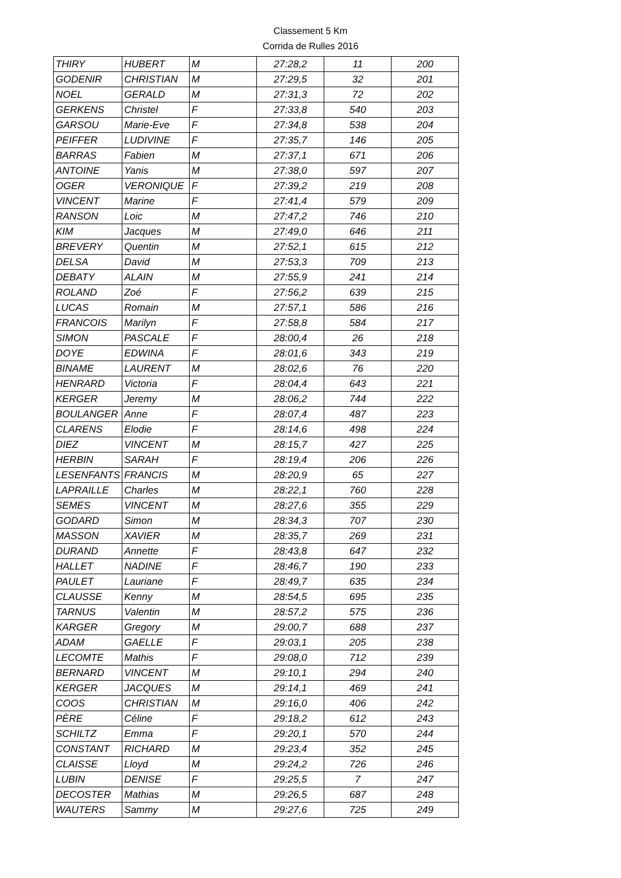Classement 5 Km
Corrida de Rulles 2016
| THIRY | HUBERT | M | 27:28,2 | 11 | 200 |
| GODENIR | CHRISTIAN | M | 27:29,5 | 32 | 201 |
| NOEL | GERALD | M | 27:31,3 | 72 | 202 |
| GERKENS | Christel | F | 27:33,8 | 540 | 203 |
| GARSOU | Marie-Eve | F | 27:34,8 | 538 | 204 |
| PEIFFER | LUDIVINE | F | 27:35,7 | 146 | 205 |
| BARRAS | Fabien | M | 27:37,1 | 671 | 206 |
| ANTOINE | Yanis | M | 27:38,0 | 597 | 207 |
| OGER | VERONIQUE | F | 27:39,2 | 219 | 208 |
| VINCENT | Marine | F | 27:41,4 | 579 | 209 |
| RANSON | Loic | M | 27:47,2 | 746 | 210 |
| KIM | Jacques | M | 27:49,0 | 646 | 211 |
| BREVERY | Quentin | M | 27:52,1 | 615 | 212 |
| DELSA | David | M | 27:53,3 | 709 | 213 |
| DEBATY | ALAIN | M | 27:55,9 | 241 | 214 |
| ROLAND | Zoé | F | 27:56,2 | 639 | 215 |
| LUCAS | Romain | M | 27:57,1 | 586 | 216 |
| FRANCOIS | Marilyn | F | 27:58,8 | 584 | 217 |
| SIMON | PASCALE | F | 28:00,4 | 26 | 218 |
| DOYE | EDWINA | F | 28:01,6 | 343 | 219 |
| BINAME | LAURENT | M | 28:02,6 | 76 | 220 |
| HENRARD | Victoria | F | 28:04,4 | 643 | 221 |
| KERGER | Jeremy | M | 28:06,2 | 744 | 222 |
| BOULANGER | Anne | F | 28:07,4 | 487 | 223 |
| CLARENS | Elodie | F | 28:14,6 | 498 | 224 |
| DIEZ | VINCENT | M | 28:15,7 | 427 | 225 |
| HERBIN | SARAH | F | 28:19,4 | 206 | 226 |
| LESENFANTS | FRANCIS | M | 28:20,9 | 65 | 227 |
| LAPRAILLE | Charles | M | 28:22,1 | 760 | 228 |
| SEMES | VINCENT | M | 28:27,6 | 355 | 229 |
| GODARD | Simon | M | 28:34,3 | 707 | 230 |
| MASSON | XAVIER | M | 28:35,7 | 269 | 231 |
| DURAND | Annette | F | 28:43,8 | 647 | 232 |
| HALLET | NADINE | F | 28:46,7 | 190 | 233 |
| PAULET | Lauriane | F | 28:49,7 | 635 | 234 |
| CLAUSSE | Kenny | M | 28:54,5 | 695 | 235 |
| TARNUS | Valentin | M | 28:57,2 | 575 | 236 |
| KARGER | Gregory | M | 29:00,7 | 688 | 237 |
| ADAM | GAELLE | F | 29:03,1 | 205 | 238 |
| LECOMTE | Mathis | F | 29:08,0 | 712 | 239 |
| BERNARD | VINCENT | M | 29:10,1 | 294 | 240 |
| KERGER | JACQUES | M | 29:14,1 | 469 | 241 |
| COOS | CHRISTIAN | M | 29:16,0 | 406 | 242 |
| PÈRE | Céline | F | 29:18,2 | 612 | 243 |
| SCHILTZ | Emma | F | 29:20,1 | 570 | 244 |
| CONSTANT | RICHARD | M | 29:23,4 | 352 | 245 |
| CLAISSE | Lloyd | M | 29:24,2 | 726 | 246 |
| LUBIN | DENISE | F | 29:25,5 | 7 | 247 |
| DECOSTER | Mathias | M | 29:26,5 | 687 | 248 |
| WAUTERS | Sammy | M | 29:27,6 | 725 | 249 |